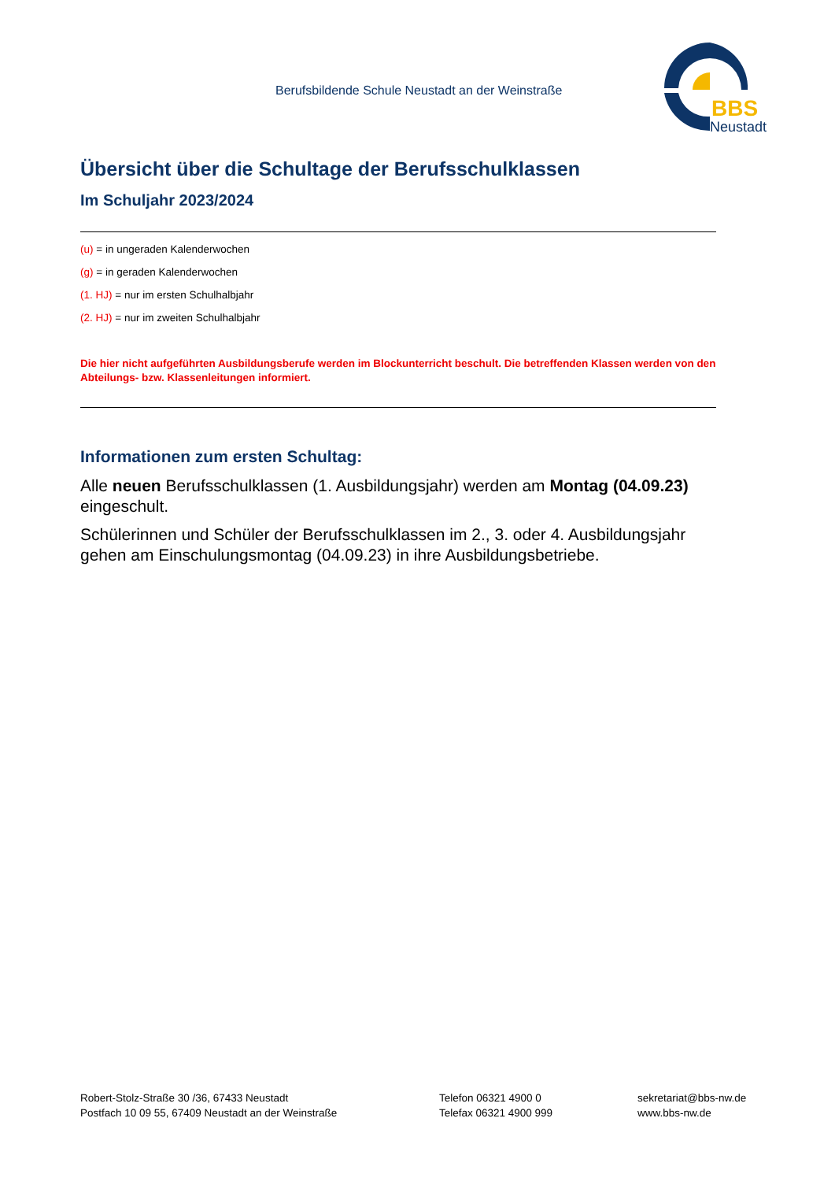Berufsbildende Schule Neustadt an der Weinstraße
BBS
Neustadt
Übersicht über die Schultage der Berufsschulklassen
Im Schuljahr 2023/2024
(u) = in ungeraden Kalenderwochen
(g) = in geraden Kalenderwochen
(1. HJ) = nur im ersten Schulhalbjahr
(2. HJ) = nur im zweiten Schulhalbjahr
Die hier nicht aufgeführten Ausbildungsberufe werden im Blockunterricht beschult. Die betreffenden Klassen werden von den Abteilungs- bzw. Klassenleitungen informiert.
Informationen zum ersten Schultag:
Alle neuen Berufsschulklassen (1. Ausbildungsjahr) werden am Montag (04.09.23) eingeschult.
Schülerinnen und Schüler der Berufsschulklassen im 2., 3. oder 4. Ausbildungsjahr gehen am Einschulungsmontag (04.09.23) in ihre Ausbildungsbetriebe.
Robert-Stolz-Straße 30 /36, 67433 Neustadt
Postfach 10 09 55, 67409 Neustadt an der Weinstraße
Telefon 06321 4900 0
Telefax 06321 4900 999
sekretariat@bbs-nw.de
www.bbs-nw.de